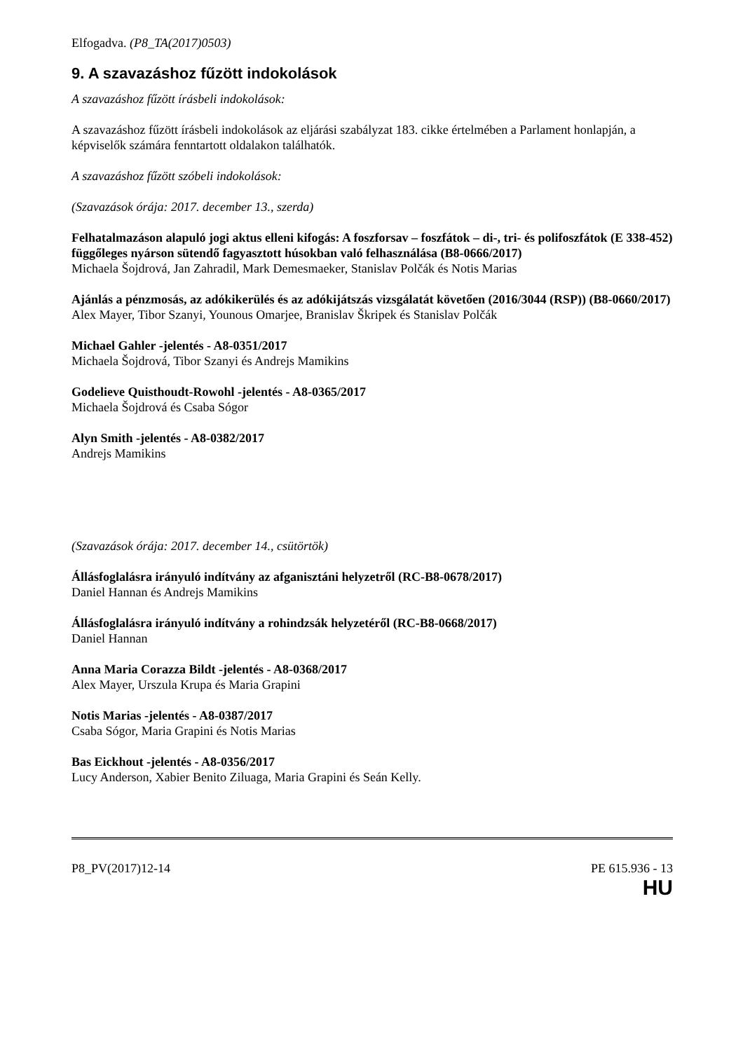Elfogadva. (P8_TA(2017)0503)
9. A szavazáshoz fűzött indokolások
A szavazáshoz fűzött írásbeli indokolások:
A szavazáshoz fűzött írásbeli indokolások az eljárási szabályzat 183. cikke értelmében a Parlament honlapján, a képviselők számára fenntartott oldalakon találhatók.
A szavazáshoz fűzött szóbeli indokolások:
(Szavazások órája: 2017. december 13., szerda)
Felhatalmazáson alapuló jogi aktus elleni kifogás: A foszforsav – foszfátok – di-, tri- és polifoszfátok (E 338-452) függőleges nyárson sütendő fagyasztott húsokban való felhasználása (B8-0666/2017)
Michaela Šojdrová, Jan Zahradil, Mark Demesmaeker, Stanislav Polčák és Notis Marias
Ajánlás a pénzmosás, az adókikerülés és az adókijátszás vizsgálatát követően (2016/3044 (RSP)) (B8-0660/2017)
Alex Mayer, Tibor Szanyi, Younous Omarjee, Branislav Škripek és Stanislav Polčák
Michael Gahler -jelentés - A8-0351/2017
Michaela Šojdrová, Tibor Szanyi és Andrejs Mamikins
Godelieve Quisthoudt-Rowohl -jelentés - A8-0365/2017
Michaela Šojdrová és Csaba Sógor
Alyn Smith -jelentés - A8-0382/2017
Andrejs Mamikins
(Szavazások órája: 2017. december 14., csütörtök)
Állásfoglalásra irányuló indítvány az afganisztáni helyzetről (RC-B8-0678/2017)
Daniel Hannan és Andrejs Mamikins
Állásfoglalásra irányuló indítvány a rohindzsák helyzetéről (RC-B8-0668/2017)
Daniel Hannan
Anna Maria Corazza Bildt -jelentés - A8-0368/2017
Alex Mayer, Urszula Krupa és Maria Grapini
Notis Marias -jelentés - A8-0387/2017
Csaba Sógor, Maria Grapini és Notis Marias
Bas Eickhout -jelentés - A8-0356/2017
Lucy Anderson, Xabier Benito Ziluaga, Maria Grapini és Seán Kelly.
P8_PV(2017)12-14 PE 615.936 - 13
HU